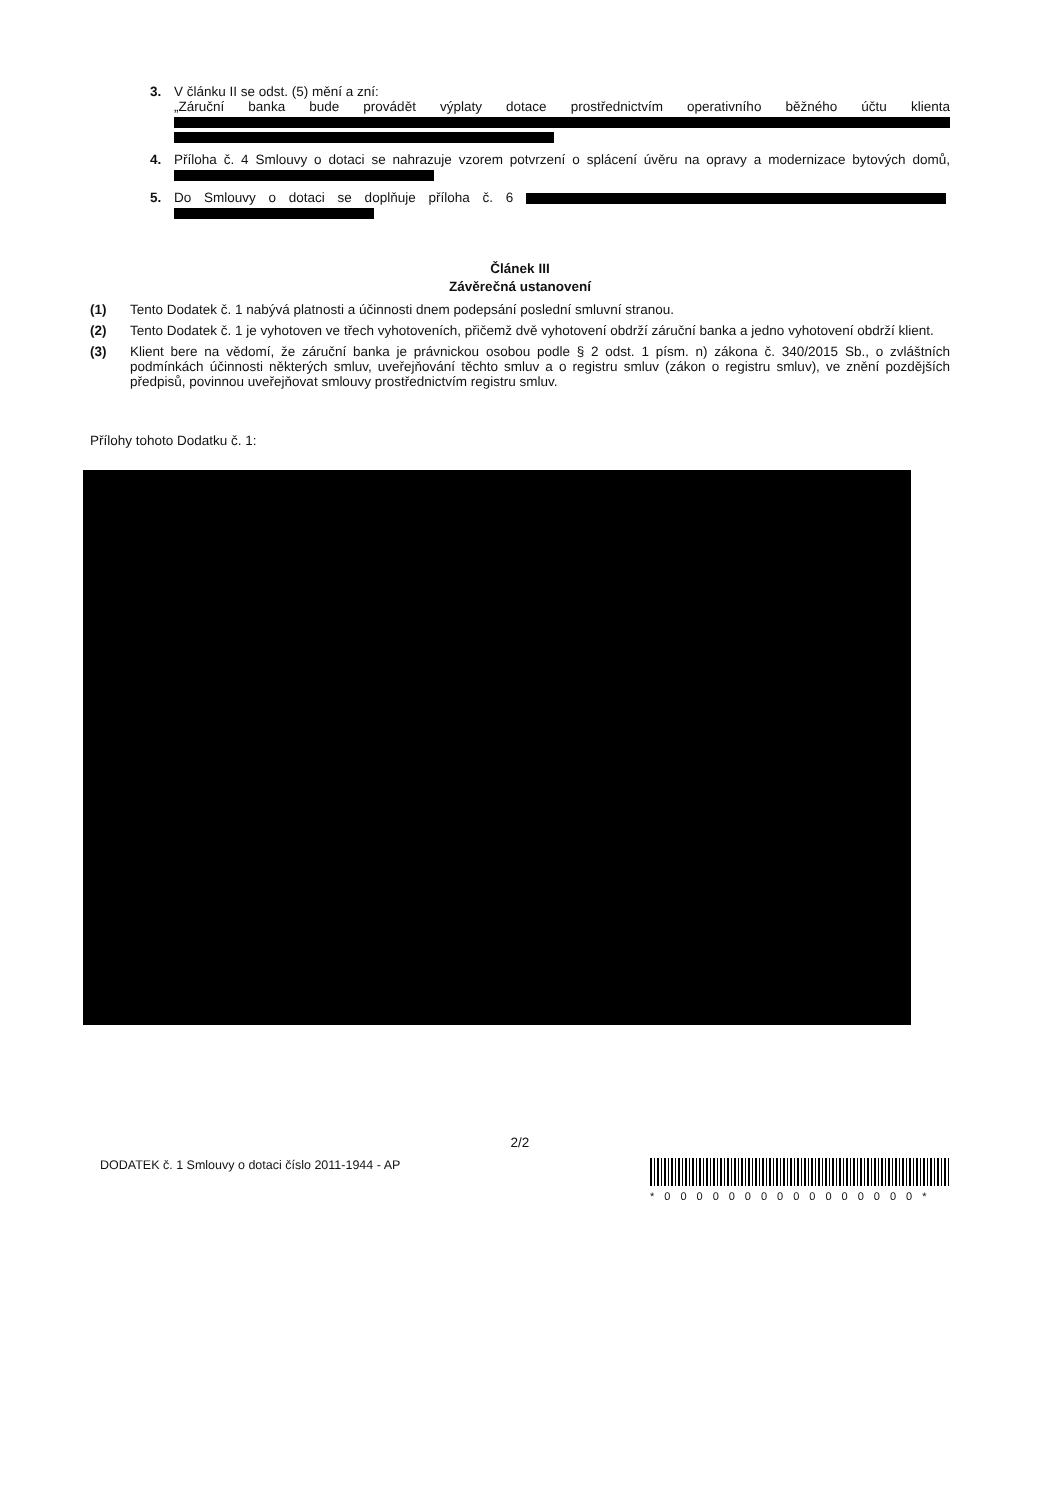3. V článku II se odst. (5) mění a zní:
„Záruční banka bude provádět výplaty dotace prostřednictvím operativního běžného účtu klienta
4. Příloha č. 4 Smlouvy o dotaci se nahrazuje vzorem potvrzení o splácení úvěru na opravy a modernizace bytových domů,
5. Do Smlouvy o dotaci se doplňuje příloha č. 6
Článek III
Závěrečná ustanovení
(1) Tento Dodatek č. 1 nabývá platnosti a účinnosti dnem podepsání poslední smluvní stranou.
(2) Tento Dodatek č. 1 je vyhotoven ve třech vyhotoveních, přičemž dvě vyhotovení obdrží záruční banka a jedno vyhotovení obdrží klient.
(3) Klient bere na vědomí, že záruční banka je právnickou osobou podle § 2 odst. 1 písm. n) zákona č. 340/2015 Sb., o zvláštních podmínkách účinnosti některých smluv, uveřejňování těchto smluv a o registru smluv (zákon o registru smluv), ve znění pozdějších předpisů, povinnou uveřejňovat smlouvy prostřednictvím registru smluv.
Přílohy tohoto Dodatku č. 1:
2/2
DODATEK č. 1 Smlouvy o dotaci číslo 2011-1944 - AP
*0000000000000000*